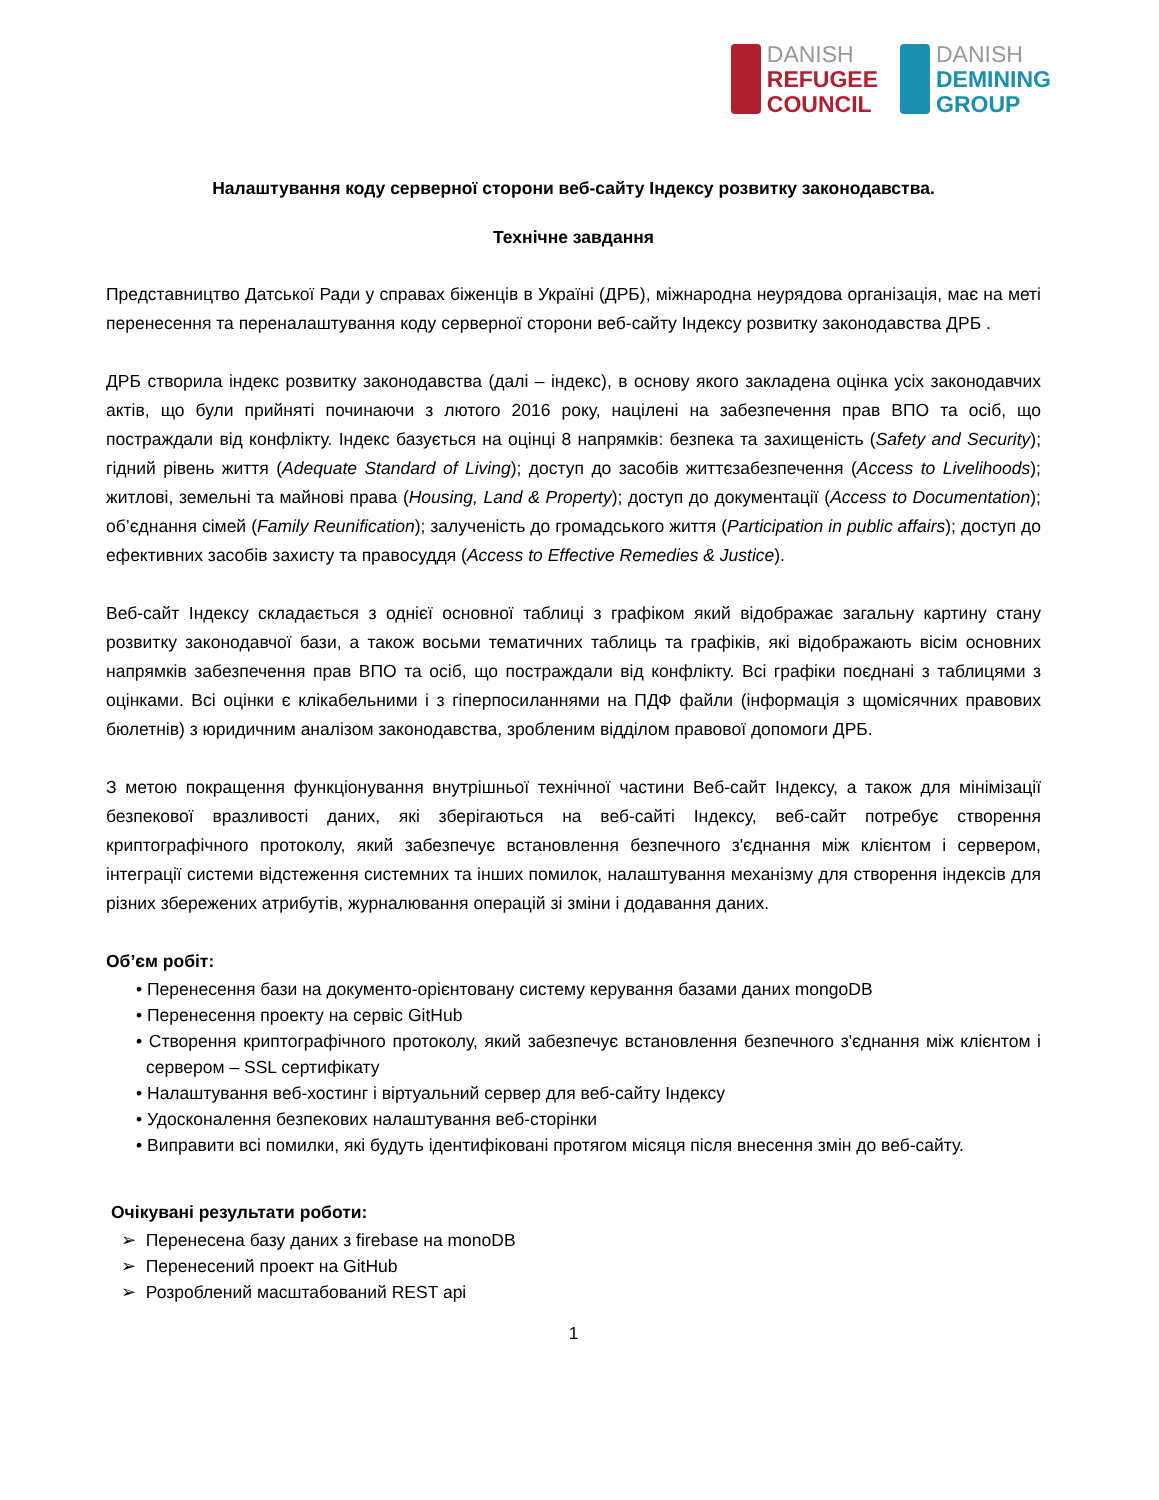DANISH
REFUGEE
COUNCIL
DANISH
DEMINING
GROUP
Налаштування коду серверної сторони веб-сайту Індексу розвитку законодавства.
Технічне завдання
Представництво Датської Ради у справах біженців в Україні (ДРБ), міжнародна неурядова організація, має на меті перенесення та переналаштування коду серверної сторони веб-сайту Індексу розвитку законодавства ДРБ .
ДРБ створила індекс розвитку законодавства (далі – індекс), в основу якого закладена оцінка усіх законодавчих актів, що були прийняті починаючи з лютого 2016 року, націлені на забезпечення прав ВПО та осіб, що постраждали від конфлікту. Індекс базується на оцінці 8 напрямків: безпека та захищеність (Safety and Security); гідний рівень життя (Adequate Standard of Living); доступ до засобів життєзабезпечення (Access to Livelihoods); житлові, земельні та майнові права (Housing, Land & Property); доступ до документації (Access to Documentation); об’єднання сімей (Family Reunification); залученість до громадського життя (Participation in public affairs); доступ до ефективних засобів захисту та правосуддя (Access to Effective Remedies & Justice).
Веб-сайт Індексу складається з однієї основної таблиці з графіком який відображає загальну картину стану розвитку законодавчої бази, а також восьми тематичних таблиць та графіків, які відображають вісім основних напрямків забезпечення прав ВПО та осіб, що постраждали від конфлікту. Всі графіки поєднані з таблицями з оцінками. Всі оцінки є клікабельними і з гіперпосиланнями на ПДФ файли (інформація з щомісячних правових бюлетнів) з юридичним аналізом законодавства, зробленим відділом правової допомоги ДРБ.
З метою покращення функціонування внутрішньої технічної частини Веб-сайт Індексу, а також для мінімізації безпекової вразливості даних, які зберігаються на веб-сайті Індексу, веб-сайт потребує створення криптографічного протоколу, який забезпечує встановлення безпечного з'єднання між клієнтом і сервером, інтеграції системи відстеження системних та інших помилок, налаштування механізму для створення індексів для різних збережених атрибутів, журналювання операцій зі зміни і додавання даних.
Об’єм робіт:
• Перенесення бази на документо-орієнтовану систему керування базами даних mongoDB
• Перенесення проекту на сервіс GitHub
• Створення криптографічного протоколу, який забезпечує встановлення безпечного з'єднання між клієнтом і сервером – SSL сертифікату
• Налаштування веб-хостинг і віртуальний сервер для веб-сайту Індексу
• Удосконалення безпекових налаштування веб-сторінки
• Виправити всі помилки, які будуть ідентифіковані протягом місяця після внесення змін до веб-сайту.
Очікувані результати роботи:
➢ Перенесена базу даних з firebase на monoDB
➢ Перенесений проект на GitHub
➢ Розроблений масштабований REST api
1